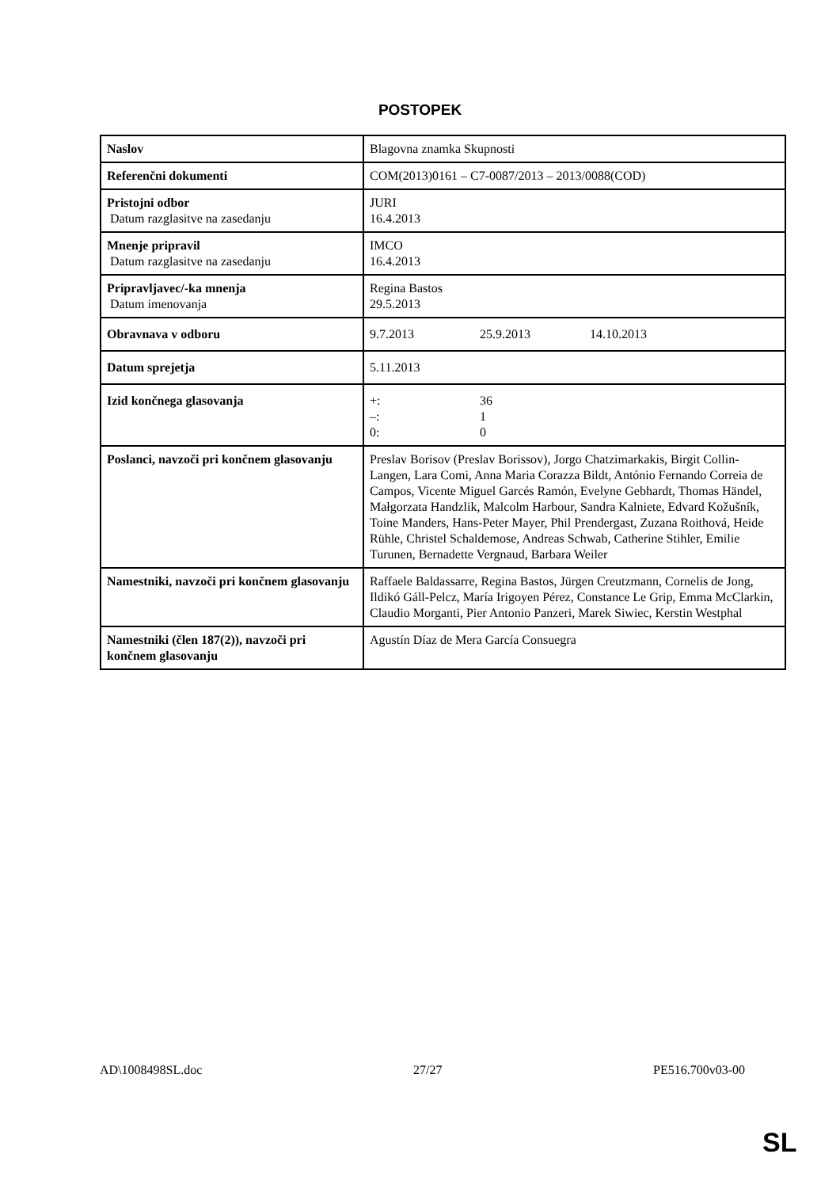POSTOPEK
| Naslov | Blagovna znamka Skupnosti |
| Referenčni dokumenti | COM(2013)0161 – C7-0087/2013 – 2013/0088(COD) |
| Pristojni odbor Datum razglasitve na zasedanju | JURI 16.4.2013 |
| Mnenje pripravil Datum razglasitve na zasedanju | IMCO 16.4.2013 |
| Pripravljavec/-ka mnenja Datum imenovanja | Regina Bastos 29.5.2013 |
| Obravnava v odboru | 9.7.2013 25.9.2013 14.10.2013 |
| Datum sprejetja | 5.11.2013 |
| Izid končnega glasovanja | +: 36 –: 1 0: 0 |
| Poslanci, navzoči pri končnem glasovanju | Preslav Borisov (Preslav Borissov), Jorgo Chatzimarkakis, Birgit Collin-Langen, Lara Comi, Anna Maria Corazza Bildt, António Fernando Correia de Campos, Vicente Miguel Garcés Ramón, Evelyne Gebhardt, Thomas Händel, Małgorzata Handzlik, Malcolm Harbour, Sandra Kalniete, Edvard Kožušník, Toine Manders, Hans-Peter Mayer, Phil Prendergast, Zuzana Roithová, Heide Rühle, Christel Schaldemose, Andreas Schwab, Catherine Stihler, Emilie Turunen, Bernadette Vergnaud, Barbara Weiler |
| Namestniki, navzoči pri končnem glasovanju | Raffaele Baldassarre, Regina Bastos, Jürgen Creutzmann, Cornelis de Jong, Ildikó Gáll-Pelcz, María Irigoyen Pérez, Constance Le Grip, Emma McClarkin, Claudio Morganti, Pier Antonio Panzeri, Marek Siwiec, Kerstin Westphal |
| Namestniki (člen 187(2)), navzoči pri končnem glasovanju | Agustín Díaz de Mera García Consuegra |
AD\1008498SL.doc 27/27 PE516.700v03-00
SL